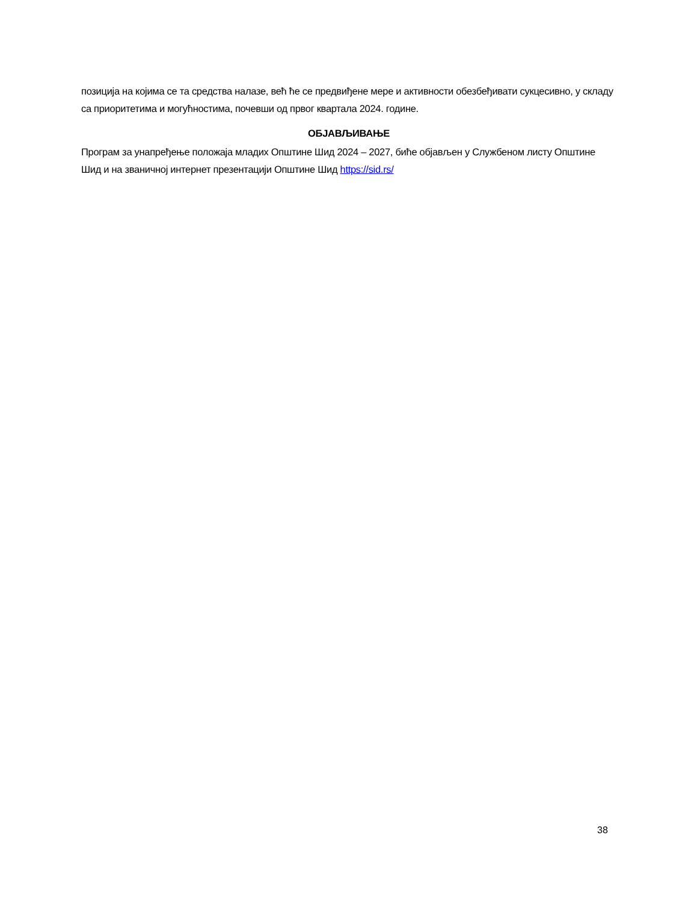позиција на којима се та средства налазе, већ ће се предвиђене мере и активности обезбеђивати сукцесивно, у складу са приоритетима и могућностима, почевши од првог квартала 2024. године.
ОБЈАВЉИВАЊЕ
Програм за унапређење положаја младих Општине Шид 2024 – 2027, биће објављен у Службеном листу Општине Шид и на званичној интернет презентацији Општине Шид https://sid.rs/
38